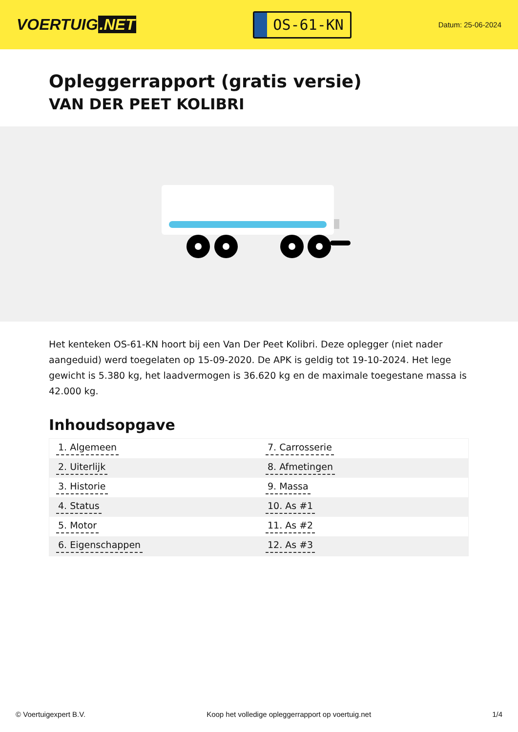VOERTUIG.NET
OS-61-KN
Datum: 25-06-2024
Opleggerrapport (gratis versie)
VAN DER PEET KOLIBRI
Het kenteken OS-61-KN hoort bij een Van Der Peet Kolibri. Deze oplegger (niet nader aangeduid) werd toegelaten op 15-09-2020. De APK is geldig tot 19-10-2024. Het lege gewicht is 5.380 kg, het laadvermogen is 36.620 kg en de maximale toegestane massa is 42.000 kg.
Inhoudsopgave
| 1. Algemeen | 7. Carrosserie |
| 2. Uiterlijk | 8. Afmetingen |
| 3. Historie | 9. Massa |
| 4. Status | 10. As #1 |
| 5. Motor | 11. As #2 |
| 6. Eigenschappen | 12. As #3 |
© Voertuigexpert B.V. Koop het volledige opleggerrapport op voertuig.net 1/4